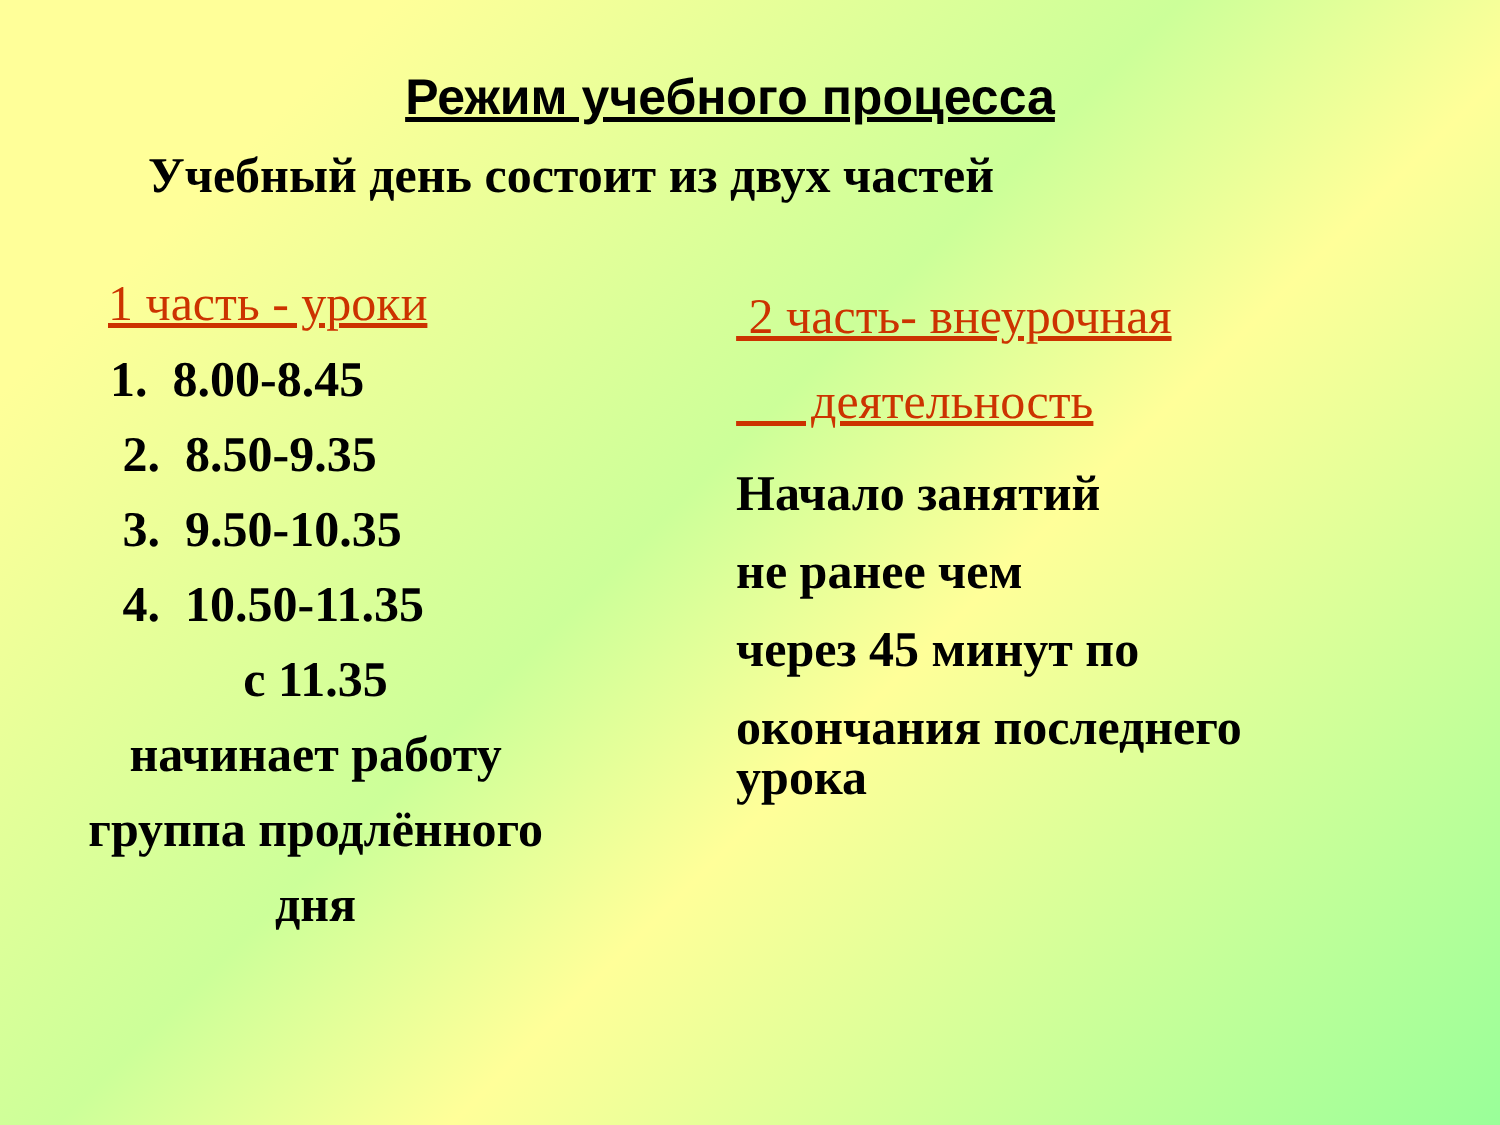Режим учебного процесса
Учебный день состоит из двух частей
1 часть - уроки
1. 8.00-8.45
2. 8.50-9.35
3. 9.50-10.35
4. 10.50-11.35
с 11.35
начинает работу
группа продлённого
дня
2 часть- внеурочная
деятельность
Начало занятий
не ранее чем
через 45 минут по
окончания последнего
урока